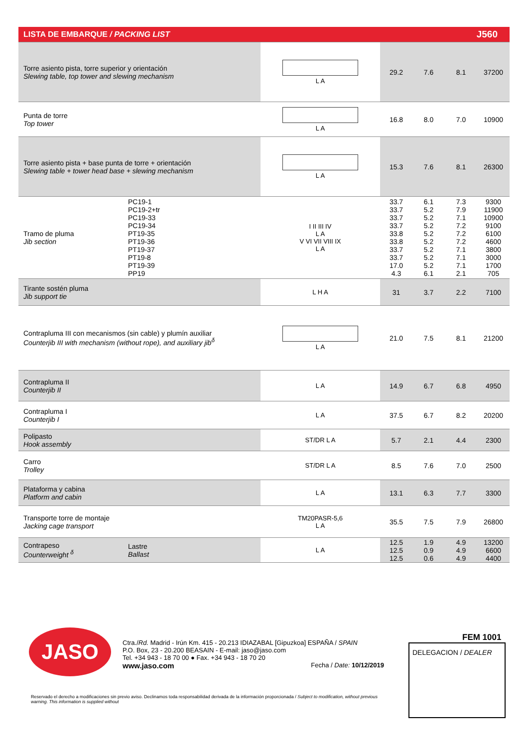| LISTA DE EMBARQUE / PACKING LIST | | | J560 | | | |
| --- | --- | --- | --- | --- | --- | --- |
| Torre asiento pista, torre superior y orientación Slewing table, top tower and slewing mechanism | | L A | 29.2 | 7.6 | 8.1 | 37200 |
| Punta de torre Top tower | | L A | 16.8 | 8.0 | 7.0 | 10900 |
| Torre asiento pista + base punta de torre + orientación Slewing table + tower head base + slewing mechanism | | L A | 15.3 | 7.6 | 8.1 | 26300 |
| Tramo de pluma Jib section | PC19-1 PC19-2+tr PC19-33 PC19-34 PT19-35 PT19-36 PT19-37 PT19-8 PT19-39 PP19 | I II III IV L A V VI VII VIII IX L A | 33.7 33.7 33.7 33.7 33.8 33.8 33.7 33.7 17.0 4.3 | 6.1 5.2 5.2 5.2 5.2 5.2 5.2 5.2 5.2 6.1 | 7.3 7.9 7.1 7.2 7.2 7.2 7.1 7.1 7.1 2.1 | 9300 11900 10900 9100 6100 4600 3800 3000 1700 705 |
| Tirante sostén pluma Jib support tie | | L H A | 31 | 3.7 | 2.2 | 7100 |
| Contrapluma III con mecanismos (sin cable) y plumín auxiliar Counterjib III with mechanism (without rope), and auxiliary jib<sup>δ</sup> | | L A | 21.0 | 7.5 | 8.1 | 21200 |
| Contrapluma II Counterjib II | | L A | 14.9 | 6.7 | 6.8 | 4950 |
| Contrapluma I Counterjib I | | L A | 37.5 | 6.7 | 8.2 | 20200 |
| Polipasto Hook assembly | | ST/DR L A | 5.7 | 2.1 | 4.4 | 2300 |
| Carro Trolley | | ST/DR L A | 8.5 | 7.6 | 7.0 | 2500 |
| Plataforma y cabina Platform and cabin | | L A | 13.1 | 6.3 | 7.7 | 3300 |
| Transporte torre de montaje Jacking cage transport | | TM20PASR-5,6 L A | 35.5 | 7.5 | 7.9 | 26800 |
| Contrapeso Counterweight <sup>δ</sup> | Lastre Ballast | L A | 12.5 12.5 12.5 | 1.9 0.9 0.6 | 4.9 4.9 4.9 | 13200 6600 4400 |
JASO
Ctra./Rd. Madrid - Irún Km. 415 - 20.213 IDIAZABAL [Gipuzkoa] ESPAÑA / SPAIN
P.O. Box, 23 - 20.200 BEASAIN - E-mail: jaso@jaso.com
Tel. +34 943 - 18 70 00 ● Fax. +34 943 - 18 70 20
www.jaso.com Fecha / Date: 10/12/2019
FEM 1001
DELEGACION / DEALER
Reservado el derecho a modificaciones sin previo aviso. Declinamos toda responsabilidad derivada de la información proporcionada / Subject to modification, without previous warning. This information is supplied without